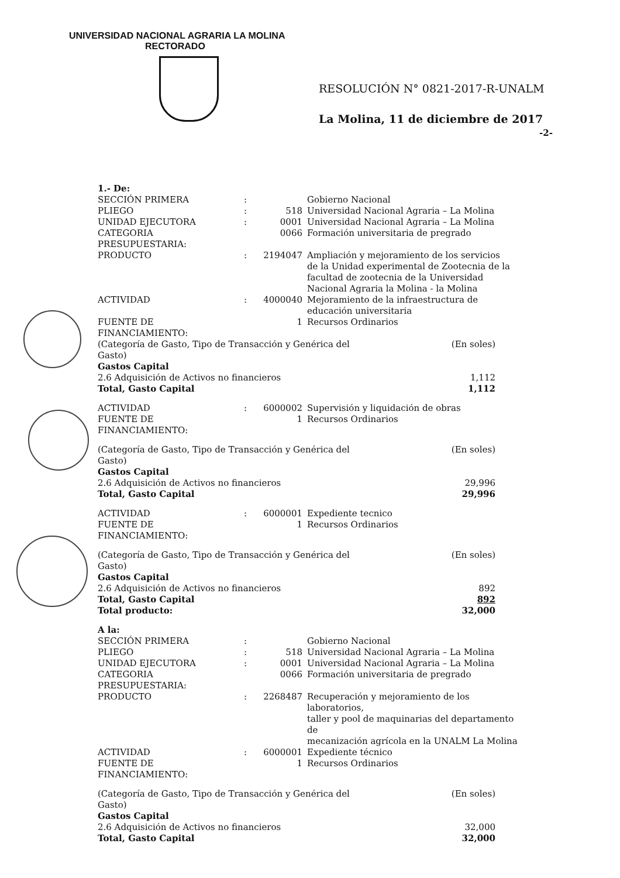UNIVERSIDAD NACIONAL AGRARIA LA MOLINA
RECTORADO
RESOLUCIÓN N° 0821-2017-R-UNALM
La Molina, 11 de diciembre de 2017
-2-
| 1.- De: | | | | |
| SECCIÓN PRIMERA | : | | Gobierno Nacional | |
| PLIEGO | : | 518 | Universidad Nacional Agraria – La Molina | |
| UNIDAD EJECUTORA | : | 0001 | Universidad Nacional Agraria – La Molina | |
| CATEGORIA PRESUPUESTARIA: | | 0066 | Formación universitaria de pregrado | |
| PRODUCTO | : | 2194047 | Ampliación y mejoramiento de los servicios de la Unidad experimental de Zootecnia de la facultad de zootecnia de la Universidad Nacional Agraria la Molina - la Molina | |
| ACTIVIDAD | : | 4000040 | Mejoramiento de la infraestructura de educación universitaria | |
| FUENTE DE FINANCIAMIENTO: | | 1 | Recursos Ordinarios | |
| (Categoría de Gasto, Tipo de Transacción y Genérica del Gasto) | | | | (En soles) |
| Gastos Capital | | | | |
| 2.6 Adquisición de Activos no financieros | | | | 1,112 |
| Total, Gasto Capital | | | | 1,112 |
| ACTIVIDAD | : | 6000002 | Supervisión y liquidación de obras | |
| FUENTE DE FINANCIAMIENTO: | | 1 | Recursos Ordinarios | |
| (Categoría de Gasto, Tipo de Transacción y Genérica del Gasto) | | | | (En soles) |
| Gastos Capital | | | | |
| 2.6 Adquisición de Activos no financieros | | | | 29,996 |
| Total, Gasto Capital | | | | 29,996 |
| ACTIVIDAD | : | 6000001 | Expediente tecnico | |
| FUENTE DE FINANCIAMIENTO: | | 1 | Recursos Ordinarios | |
| (Categoría de Gasto, Tipo de Transacción y Genérica del Gasto) | | | | (En soles) |
| Gastos Capital | | | | |
| 2.6 Adquisición de Activos no financieros | | | | 892 |
| Total, Gasto Capital | | | | 892 |
| Total producto: | | | | 32,000 |
| A la: | | | | |
| SECCIÓN PRIMERA | : | | Gobierno Nacional | |
| PLIEGO | : | 518 | Universidad Nacional Agraria – La Molina | |
| UNIDAD EJECUTORA | : | 0001 | Universidad Nacional Agraria – La Molina | |
| CATEGORIA PRESUPUESTARIA: | | 0066 | Formación universitaria de pregrado | |
| PRODUCTO | : | 2268487 | Recuperación y mejoramiento de los laboratorios, taller y pool de maquinarias del departamento de mecanización agrícola en la UNALM La Molina | |
| ACTIVIDAD | : | 6000001 | Expediente técnico | |
| FUENTE DE FINANCIAMIENTO: | | 1 | Recursos Ordinarios | |
| (Categoría de Gasto, Tipo de Transacción y Genérica del Gasto) | | | | (En soles) |
| Gastos Capital | | | | |
| 2.6 Adquisición de Activos no financieros | | | | 32,000 |
| Total, Gasto Capital | | | | 32,000 |